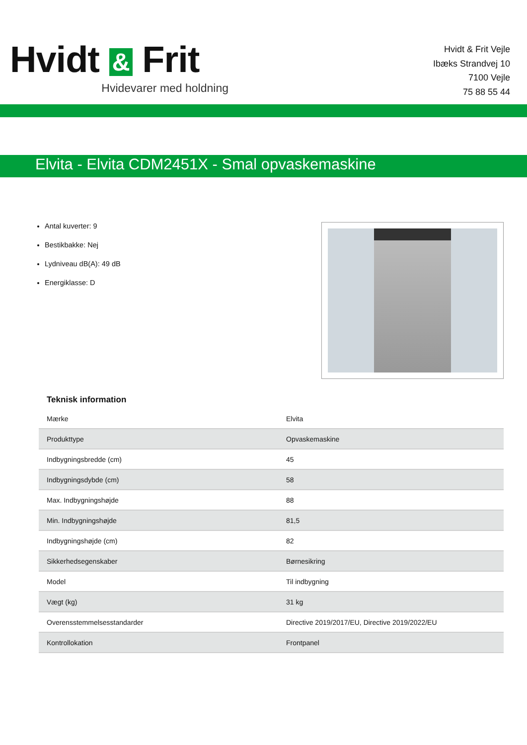Hvidt & Frit
Hvidevarer med holdning
Hvidt & Frit Vejle
Ibæks Strandvej 10
7100 Vejle
75 88 55 44
Elvita - Elvita CDM2451X - Smal opvaskemaskine
Antal kuverter: 9
Bestikbakke: Nej
Lydniveau dB(A): 49 dB
Energiklasse: D
Teknisk information
| Mærke | Elvita |
| Produkttype | Opvaskemaskine |
| Indbygningsbredde (cm) | 45 |
| Indbygningsdybde (cm) | 58 |
| Max. Indbygningshøjde | 88 |
| Min. Indbygningshøjde | 81,5 |
| Indbygningshøjde (cm) | 82 |
| Sikkerhedsegenskaber | Børnesikring |
| Model | Til indbygning |
| Vægt (kg) | 31 kg |
| Overensstemmelsesstandarder | Directive 2019/2017/EU, Directive 2019/2022/EU |
| Kontrollokation | Frontpanel |